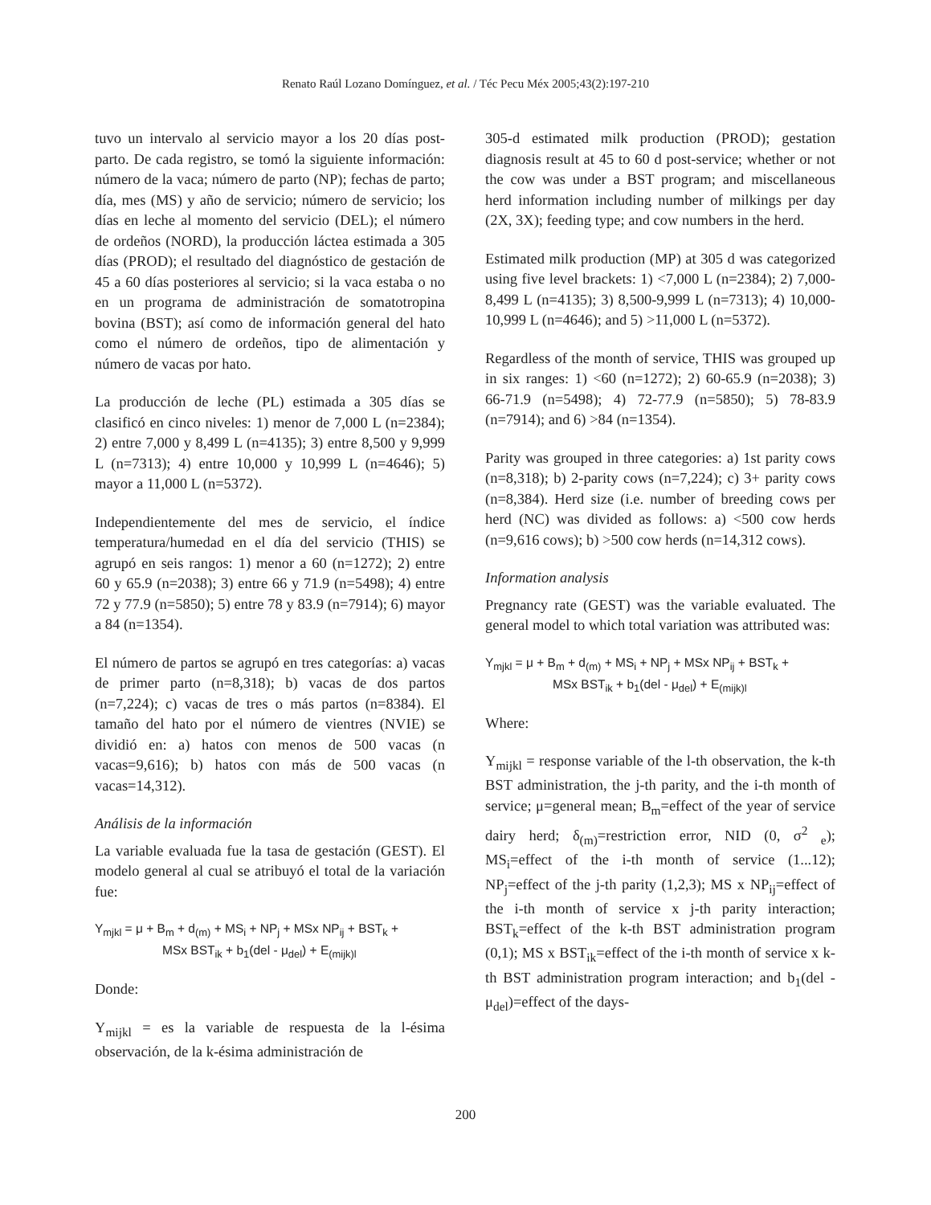Renato Raúl Lozano Domínguez, et al. / Téc Pecu Méx 2005;43(2):197-210
tuvo un intervalo al servicio mayor a los 20 días post-parto. De cada registro, se tomó la siguiente información: número de la vaca; número de parto (NP); fechas de parto; día, mes (MS) y año de servicio; número de servicio; los días en leche al momento del servicio (DEL); el número de ordeños (NORD), la producción láctea estimada a 305 días (PROD); el resultado del diagnóstico de gestación de 45 a 60 días posteriores al servicio; si la vaca estaba o no en un programa de administración de somatotropina bovina (BST); así como de información general del hato como el número de ordeños, tipo de alimentación y número de vacas por hato.
La producción de leche (PL) estimada a 305 días se clasificó en cinco niveles: 1) menor de 7,000 L (n=2384); 2) entre 7,000 y 8,499 L (n=4135); 3) entre 8,500 y 9,999 L (n=7313); 4) entre 10,000 y 10,999 L (n=4646); 5) mayor a 11,000 L (n=5372).
Independientemente del mes de servicio, el índice temperatura/humedad en el día del servicio (THIS) se agrupó en seis rangos: 1) menor a 60 (n=1272); 2) entre 60 y 65.9 (n=2038); 3) entre 66 y 71.9 (n=5498); 4) entre 72 y 77.9 (n=5850); 5) entre 78 y 83.9 (n=7914); 6) mayor a 84 (n=1354).
El número de partos se agrupó en tres categorías: a) vacas de primer parto (n=8,318); b) vacas de dos partos (n=7,224); c) vacas de tres o más partos (n=8384). El tamaño del hato por el número de vientres (NVIE) se dividió en: a) hatos con menos de 500 vacas (n vacas=9,616); b) hatos con más de 500 vacas (n vacas=14,312).
Análisis de la información
La variable evaluada fue la tasa de gestación (GEST). El modelo general al cual se atribuyó el total de la variación fue:
Y<sub>mjkl</sub> = μ + B<sub>m</sub> + d<sub>(m)</sub> + MS<sub>i</sub> + NP<sub>j</sub> + MSx NP<sub>ij</sub> + BST<sub>k</sub> +
MSx BST<sub>ik</sub> + b<sub>1</sub>(del - μ<sub>del</sub>) + E<sub>(mijk)l</sub>
Donde:
Y<sub>mijkl</sub> = es la variable de respuesta de la l-ésima observación, de la k-ésima administración de
305-d estimated milk production (PROD); gestation diagnosis result at 45 to 60 d post-service; whether or not the cow was under a BST program; and miscellaneous herd information including number of milkings per day (2X, 3X); feeding type; and cow numbers in the herd.
Estimated milk production (MP) at 305 d was categorized using five level brackets: 1) <7,000 L (n=2384); 2) 7,000-8,499 L (n=4135); 3) 8,500-9,999 L (n=7313); 4) 10,000-10,999 L (n=4646); and 5) >11,000 L (n=5372).
Regardless of the month of service, THIS was grouped up in six ranges: 1) <60 (n=1272); 2) 60-65.9 (n=2038); 3) 66-71.9 (n=5498); 4) 72-77.9 (n=5850); 5) 78-83.9 (n=7914); and 6) >84 (n=1354).
Parity was grouped in three categories: a) 1st parity cows (n=8,318); b) 2-parity cows (n=7,224); c) 3+ parity cows (n=8,384). Herd size (i.e. number of breeding cows per herd (NC) was divided as follows: a) <500 cow herds (n=9,616 cows); b) >500 cow herds (n=14,312 cows).
Information analysis
Pregnancy rate (GEST) was the variable evaluated. The general model to which total variation was attributed was:
Y<sub>mjkl</sub> = μ + B<sub>m</sub> + d<sub>(m)</sub> + MS<sub>i</sub> + NP<sub>j</sub> + MSx NP<sub>ij</sub> + BST<sub>k</sub> +
MSx BST<sub>ik</sub> + b<sub>1</sub>(del - μ<sub>del</sub>) + E<sub>(mijk)l</sub>
Where:
Y<sub>mijkl</sub> = response variable of the l-th observation, the k-th BST administration, the j-th parity, and the i-th month of service; μ=general mean; B<sub>m</sub>=effect of the year of service dairy herd; δ<sub>(m)</sub>=restriction error, NID (0, σ<sup>2</sup> <sub>e</sub>); MS<sub>i</sub>=effect of the i-th month of service (1...12); NP<sub>j</sub>=effect of the j-th parity (1,2,3); MS x NP<sub>ij</sub>=effect of the i-th month of service x j-th parity interaction; BST<sub>k</sub>=effect of the k-th BST administration program (0,1); MS x BST<sub>ik</sub>=effect of the i-th month of service x k-th BST administration program interaction; and b<sub>1</sub>(del - μ<sub>del</sub>)=effect of the days-
200